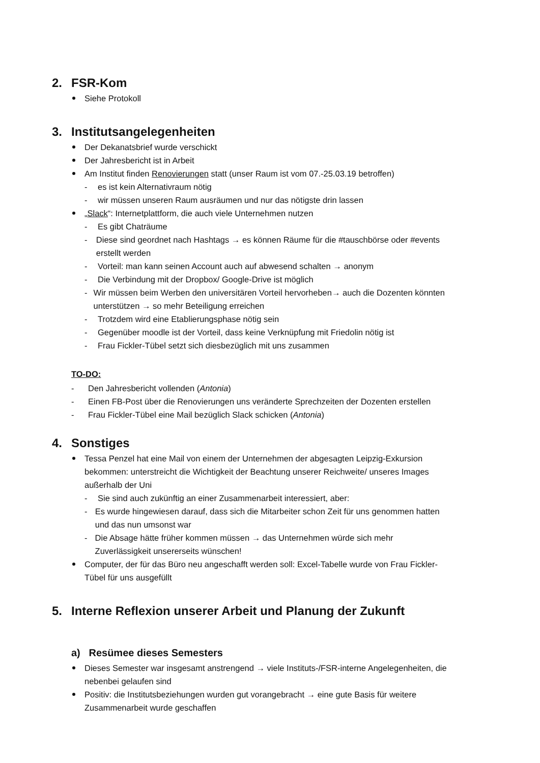2. FSR-Kom
Siehe Protokoll
3. Institutsangelegenheiten
Der Dekanatsbrief wurde verschickt
Der Jahresbericht ist in Arbeit
Am Institut finden Renovierungen statt (unser Raum ist vom 07.-25.03.19 betroffen)
- es ist kein Alternativraum nötig
- wir müssen unseren Raum ausräumen und nur das nötigste drin lassen
„Slack“: Internetplattform, die auch viele Unternehmen nutzen
- Es gibt Chaträume
- Diese sind geordnet nach Hashtags → es können Räume für die #tauschbörse oder #events erstellt werden
- Vorteil: man kann seinen Account auch auf abwesend schalten → anonym
- Die Verbindung mit der Dropbox/ Google-Drive ist möglich
- Wir müssen beim Werben den universitären Vorteil hervorheben→ auch die Dozenten könnten unterstützen → so mehr Beteiligung erreichen
- Trotzdem wird eine Etablierungsphase nötig sein
- Gegenüber moodle ist der Vorteil, dass keine Verknüpfung mit Friedolin nötig ist
- Frau Fickler-Tübel setzt sich diesbezüglich mit uns zusammen
TO-DO:
- Den Jahresbericht vollenden (Antonia)
- Einen FB-Post über die Renovierungen uns veränderte Sprechzeiten der Dozenten erstellen
- Frau Fickler-Tübel eine Mail bezüglich Slack schicken (Antonia)
4. Sonstiges
Tessa Penzel hat eine Mail von einem der Unternehmen der abgesagten Leipzig-Exkursion bekommen: unterstreicht die Wichtigkeit der Beachtung unserer Reichweite/ unseres Images außerhalb der Uni
- Sie sind auch zukünftig an einer Zusammenarbeit interessiert, aber:
- Es wurde hingewiesen darauf, dass sich die Mitarbeiter schon Zeit für uns genommen hatten und das nun umsonst war
- Die Absage hätte früher kommen müssen → das Unternehmen würde sich mehr Zuverlässigkeit unsererseits wünschen!
Computer, der für das Büro neu angeschafft werden soll: Excel-Tabelle wurde von Frau Fickler-Tübel für uns ausgefüllt
5. Interne Reflexion unserer Arbeit und Planung der Zukunft
a) Resümee dieses Semesters
Dieses Semester war insgesamt anstrengend → viele Instituts-/FSR-interne Angelegenheiten, die nebenbei gelaufen sind
Positiv: die Institutsbeziehungen wurden gut vorangebracht → eine gute Basis für weitere Zusammenarbeit wurde geschaffen